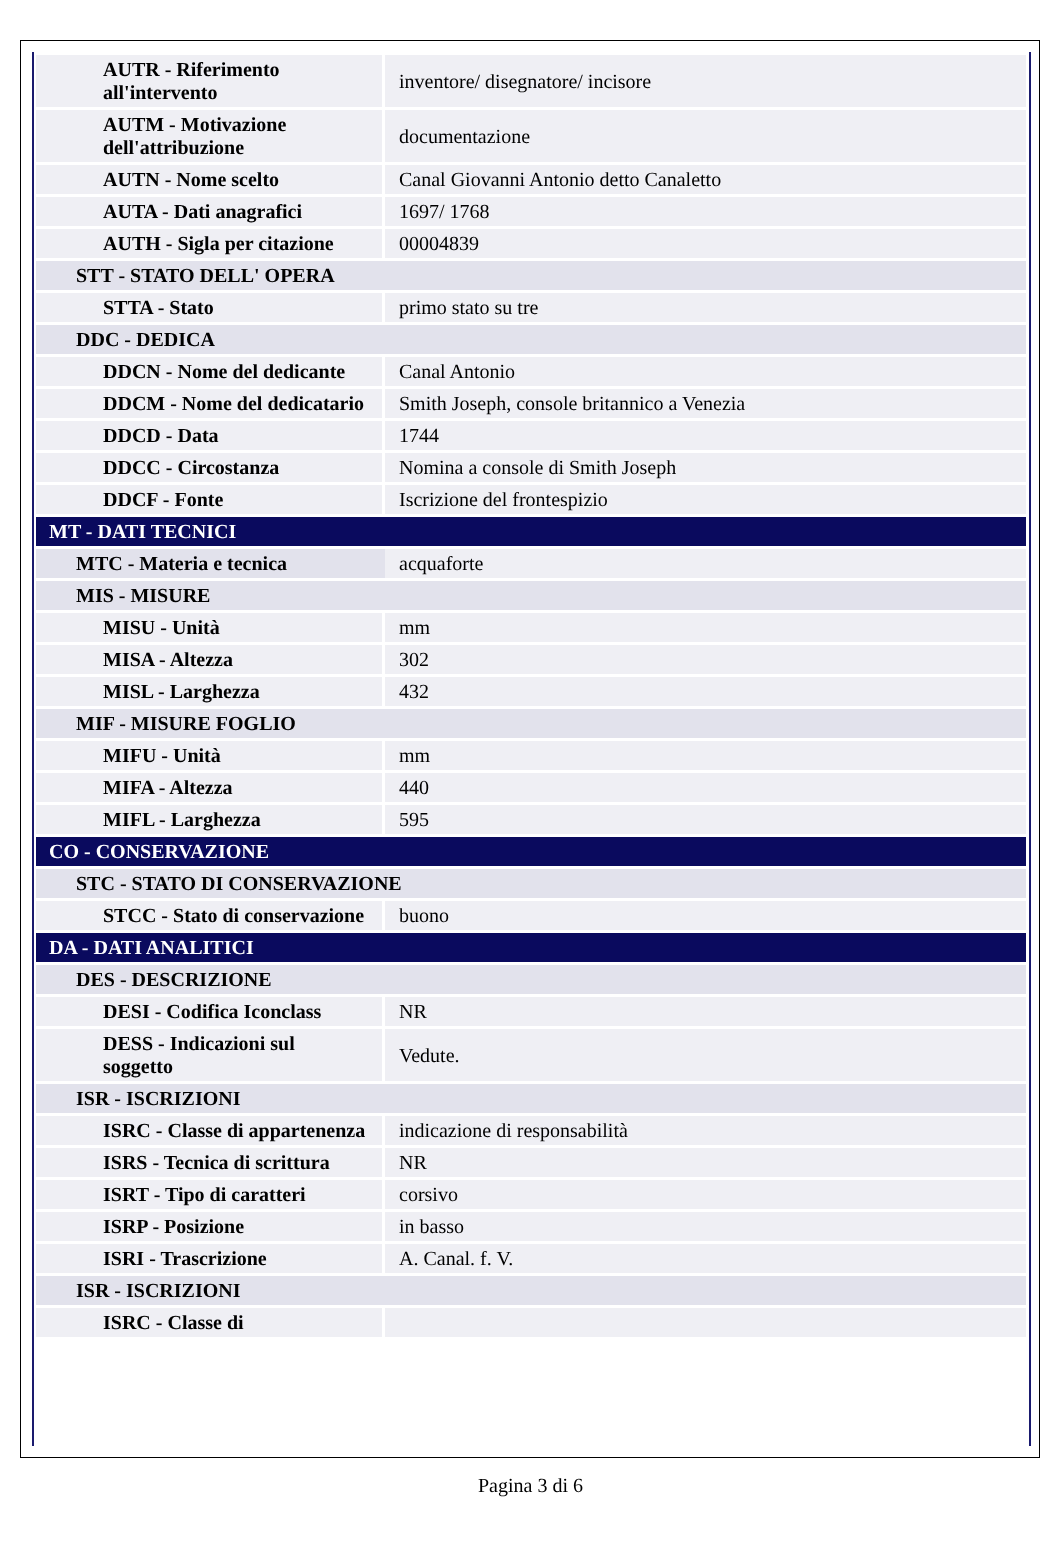| AUTR - Riferimento all'intervento | inventore/ disegnatore/ incisore |
| AUTM - Motivazione dell'attribuzione | documentazione |
| AUTN - Nome scelto | Canal Giovanni Antonio detto Canaletto |
| AUTA - Dati anagrafici | 1697/ 1768 |
| AUTH - Sigla per citazione | 00004839 |
| STT - STATO DELL' OPERA | |
| STTA - Stato | primo stato su tre |
| DDC - DEDICA | |
| DDCN - Nome del dedicante | Canal Antonio |
| DDCM - Nome del dedicatario | Smith Joseph, console britannico a Venezia |
| DDCD - Data | 1744 |
| DDCC - Circostanza | Nomina a console di Smith Joseph |
| DDCF - Fonte | Iscrizione del frontespizio |
| MT - DATI TECNICI | |
| MTC - Materia e tecnica | acquaforte |
| MIS - MISURE | |
| MISU - Unità | mm |
| MISA - Altezza | 302 |
| MISL - Larghezza | 432 |
| MIF - MISURE FOGLIO | |
| MIFU - Unità | mm |
| MIFA - Altezza | 440 |
| MIFL - Larghezza | 595 |
| CO - CONSERVAZIONE | |
| STC - STATO DI CONSERVAZIONE | |
| STCC - Stato di conservazione | buono |
| DA - DATI ANALITICI | |
| DES - DESCRIZIONE | |
| DESI - Codifica Iconclass | NR |
| DESS - Indicazioni sul soggetto | Vedute. |
| ISR - ISCRIZIONI | |
| ISRC - Classe di appartenenza | indicazione di responsabilità |
| ISRS - Tecnica di scrittura | NR |
| ISRT - Tipo di caratteri | corsivo |
| ISRP - Posizione | in basso |
| ISRI - Trascrizione | A. Canal. f. V. |
| ISR - ISCRIZIONI | |
| ISRC - Classe di | |
Pagina 3 di 6